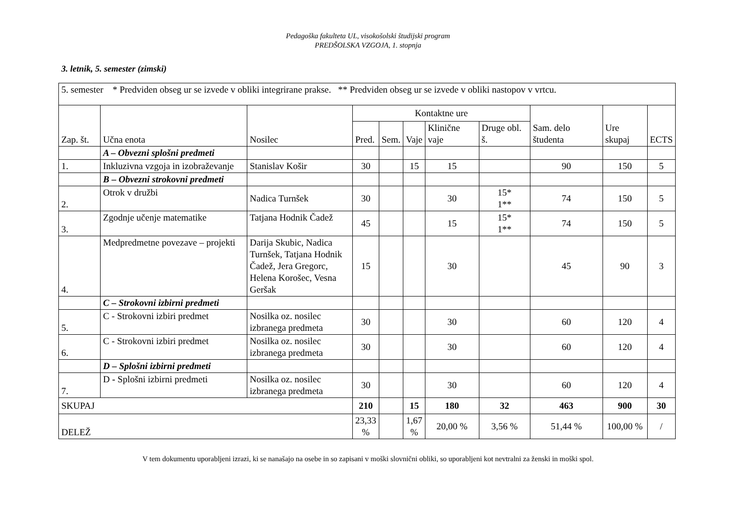Pedagoška fakulteta UL, visokošolski študijski program
PREDŠOLSKA VZGOJA, 1. stopnja
3. letnik, 5. semester (zimski)
| 5. semester * Predviden obseg ur se izvede v obliki integrirane prakse. ** Predviden obseg ur se izvede v obliki nastopov v vrtcu. | | | | | | | | | | |
| Zap. št. | Učna enota | Nosilec | Kontaktne ure | | | | | Sam. delo študenta | Ure skupaj | ECTS |
| | | | Pred. | Sem. | Vaje | Klinične vaje | Druge obl. š. | | | |
| | A – Obvezni splošni predmeti | | | | | | | | | |
| 1. | Inkluzivna vzgoja in izobraževanje | Stanislav Košir | 30 | | 15 | 15 | | 90 | 150 | 5 |
| | B – Obvezni strokovni predmeti | | | | | | | | | |
| 2. | Otrok v družbi | Nadica Turnšek | 30 | | | 30 | 15* 1** | 74 | 150 | 5 |
| 3. | Zgodnje učenje matematike | Tatjana Hodnik Čadež | 45 | | | 15 | 15* 1** | 74 | 150 | 5 |
| 4. | Medpredmetne povezave – projekti | Darija Skubic, Nadica Turnšek, Tatjana Hodnik Čadež, Jera Gregorc, Helena Korošec, Vesna Geršak | 15 | | | 30 | | 45 | 90 | 3 |
| | C – Strokovni izbirni predmeti | | | | | | | | | |
| 5. | C - Strokovni izbiri predmet | Nosilka oz. nosilec izbranega predmeta | 30 | | | 30 | | 60 | 120 | 4 |
| 6. | C - Strokovni izbiri predmet | Nosilka oz. nosilec izbranega predmeta | 30 | | | 30 | | 60 | 120 | 4 |
| | D – Splošni izbirni predmeti | | | | | | | | | |
| 7. | D - Splošni izbirni predmeti | Nosilka oz. nosilec izbranega predmeta | 30 | | | 30 | | 60 | 120 | 4 |
| SKUPAJ | | | 210 | | 15 | 180 | 32 | 463 | 900 | 30 |
| DELEŽ | | | 23,33 % | | 1,67 % | 20,00 % | 3,56 % | 51,44 % | 100,00 % | / |
V tem dokumentu uporabljeni izrazi, ki se nanašajo na osebe in so zapisani v moški slovnični obliki, so uporabljeni kot nevtralni za ženski in moški spol.